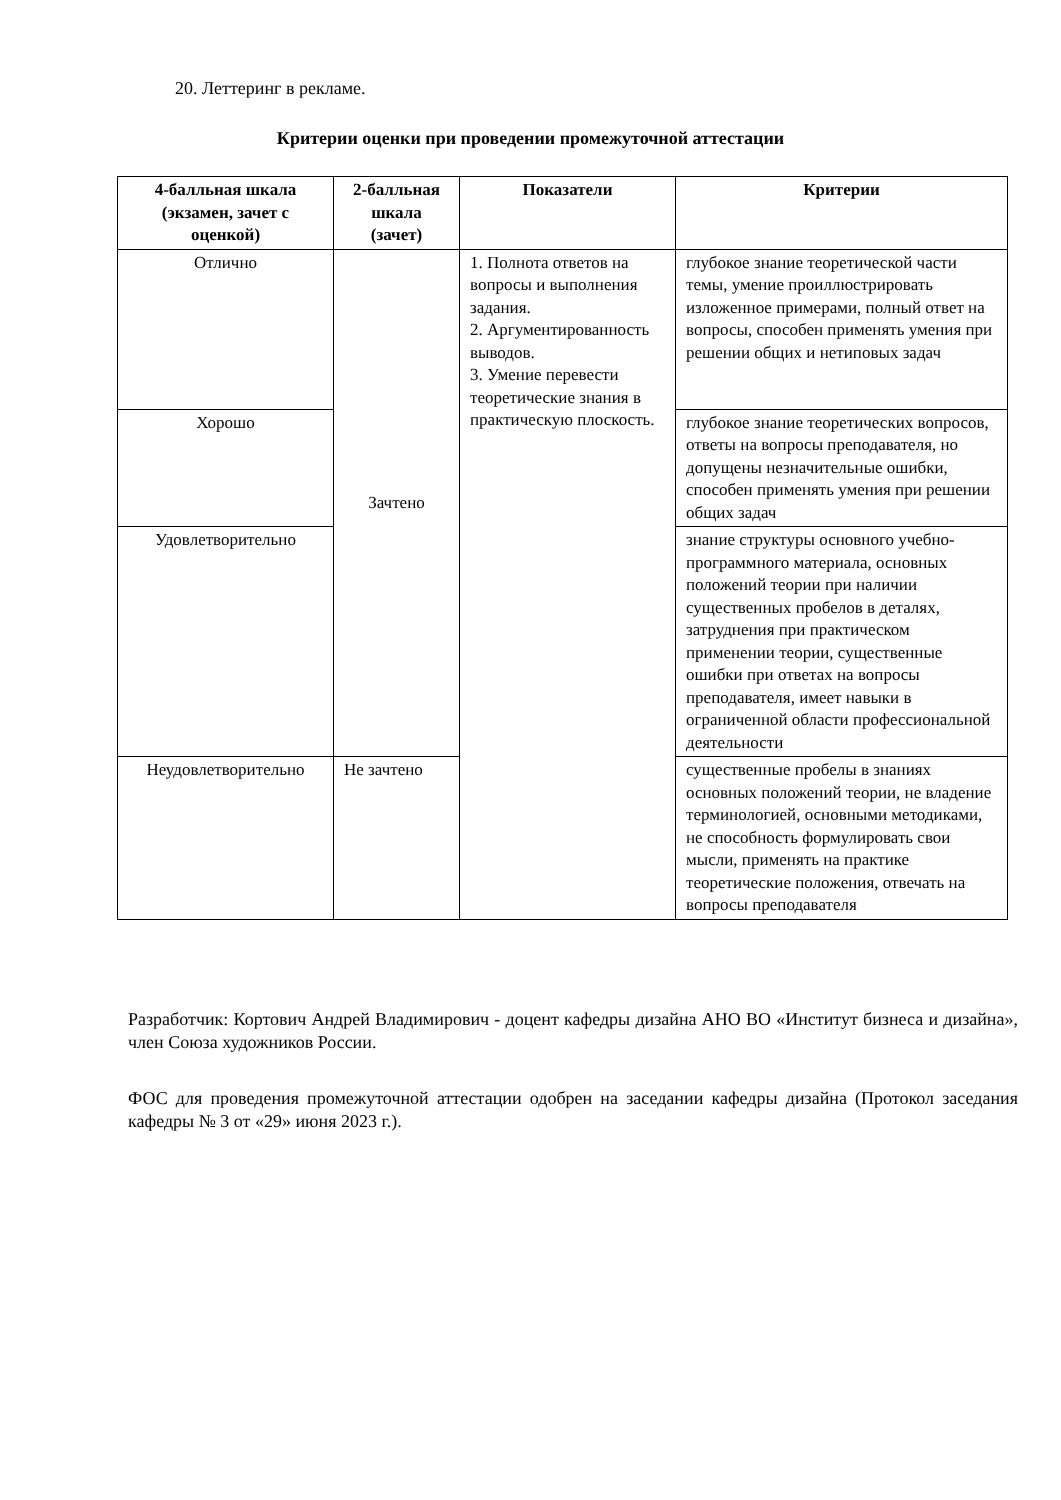20. Леттеринг в рекламе.
Критерии оценки при проведении промежуточной аттестации
| 4-балльная шкала (экзамен, зачет с оценкой) | 2-балльная шкала (зачет) | Показатели | Критерии |
| --- | --- | --- | --- |
| Отлично | Зачтено | 1. Полнота ответов на вопросы и выполнения задания. 2. Аргументированность выводов. 3. Умение перевести теоретические знания в практическую плоскость. | глубокое знание теоретической части темы, умение проиллюстрировать изложенное примерами, полный ответ на вопросы, способен применять умения при решении общих и нетиповых задач |
| Хорошо | | | глубокое знание теоретических вопросов, ответы на вопросы преподавателя, но допущены незначительные ошибки, способен применять умения при решении общих задач |
| Удовлетворительно | | | знание структуры основного учебно-программного материала, основных положений теории при наличии существенных пробелов в деталях, затруднения при практическом применении теории, существенные ошибки при ответах на вопросы преподавателя, имеет навыки в ограниченной области профессиональной деятельности |
| Неудовлетворительно | Не зачтено | | существенные пробелы в знаниях основных положений теории, не владение терминологией, основными методиками, не способность формулировать свои мысли, применять на практике теоретические положения, отвечать на вопросы преподавателя |
Разработчик: Кортович Андрей Владимирович - доцент кафедры дизайна АНО ВО «Институт бизнеса и дизайна», член Союза художников России.
ФОС для проведения промежуточной аттестации одобрен на заседании кафедры дизайна (Протокол заседания кафедры № 3 от «29» июня 2023 г.).